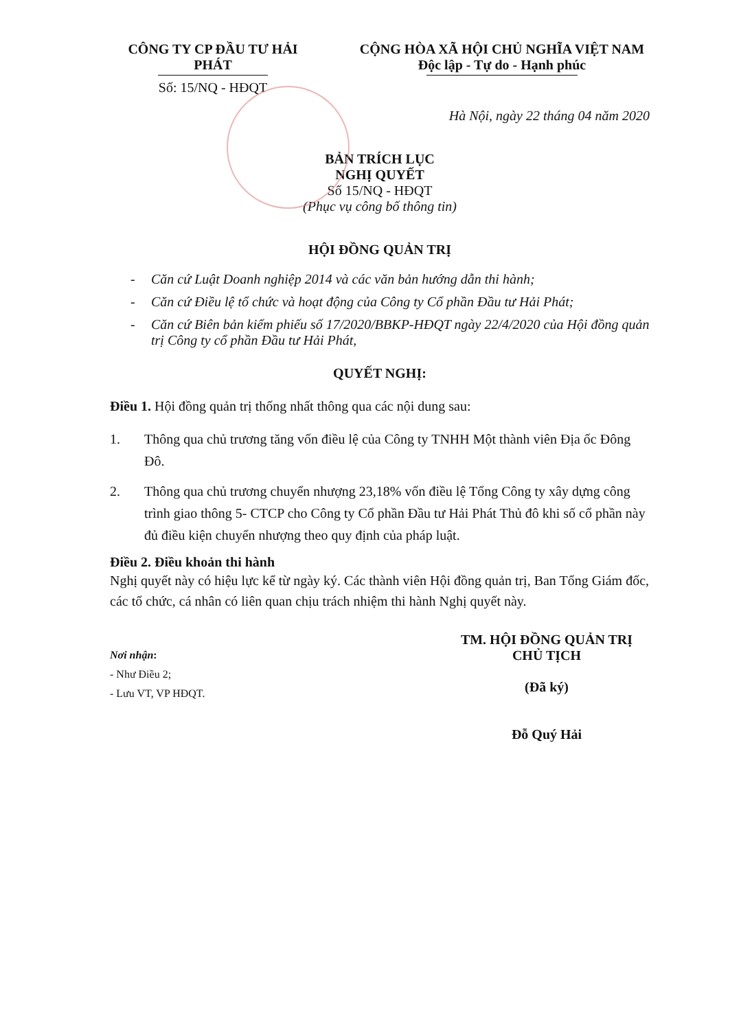CÔNG TY CP ĐẦU TƯ HẢI PHÁT
Số: 15/NQ - HĐQT
CỘNG HÒA XÃ HỘI CHỦ NGHĨA VIỆT NAM
Độc lập - Tự do - Hạnh phúc
Hà Nội, ngày 22 tháng 04 năm 2020
BẢN TRÍCH LỤC
NGHỊ QUYẾT
Số 15/NQ - HĐQT
(Phục vụ công bố thông tin)
HỘI ĐỒNG QUẢN TRỊ
- Căn cứ Luật Doanh nghiệp 2014 và các văn bản hướng dẫn thi hành;
- Căn cứ Điều lệ tổ chức và hoạt động của Công ty Cổ phần Đầu tư Hải Phát;
- Căn cứ Biên bản kiểm phiếu số 17/2020/BBKP-HĐQT ngày 22/4/2020 của Hội đồng quản trị Công ty cổ phần Đầu tư Hải Phát,
QUYẾT NGHỊ:
Điều 1. Hội đồng quản trị thống nhất thông qua các nội dung sau:
1. Thông qua chủ trương tăng vốn điều lệ của Công ty TNHH Một thành viên Địa ốc Đông Đô.
2. Thông qua chủ trương chuyển nhượng 23,18% vốn điều lệ Tổng Công ty xây dựng công trình giao thông 5- CTCP cho Công ty Cổ phần Đầu tư Hải Phát Thủ đô khi số cổ phần này đủ điều kiện chuyển nhượng theo quy định của pháp luật.
Điều 2. Điều khoản thi hành
Nghị quyết này có hiệu lực kể từ ngày ký. Các thành viên Hội đồng quản trị, Ban Tổng Giám đốc, các tổ chức, cá nhân có liên quan chịu trách nhiệm thi hành Nghị quyết này.
Nơi nhận:
- Như Điều 2;
- Lưu VT, VP HĐQT.
TM. HỘI ĐỒNG QUẢN TRỊ
CHỦ TỊCH
(Đã ký)
Đỗ Quý Hải